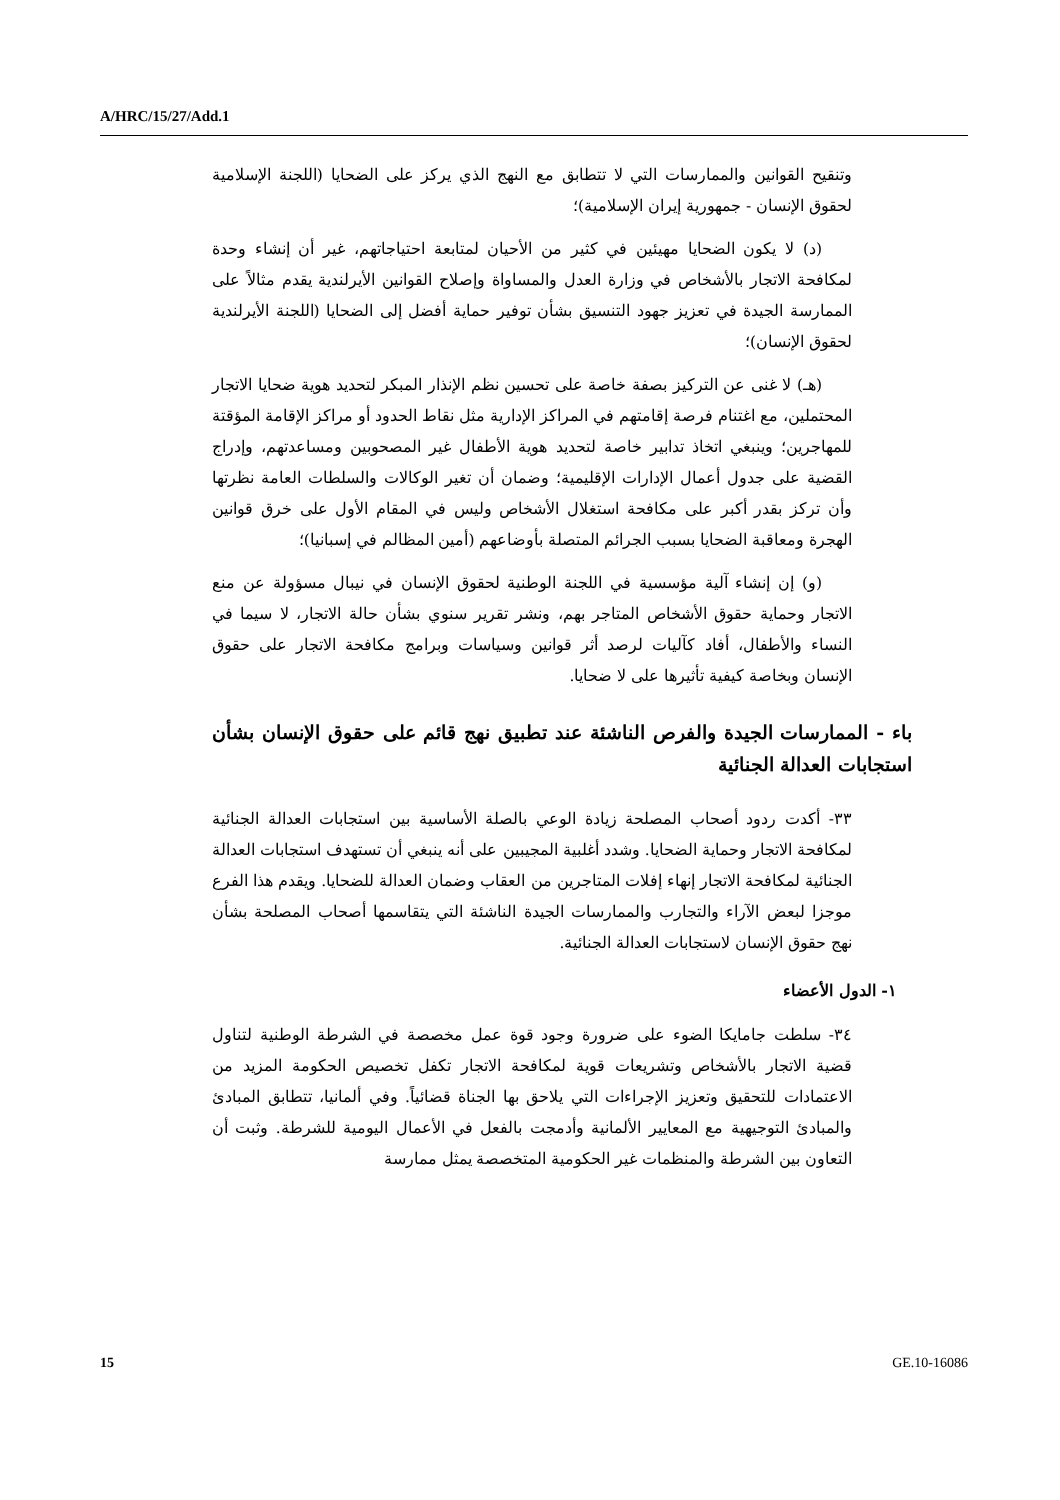A/HRC/15/27/Add.1
وتنقيح القوانين والممارسات التي لا تتطابق مع النهج الذي يركز على الضحايا (اللجنة الإسلامية لحقوق الإنسان - جمهورية إيران الإسلامية)؛
(د) لا يكون الضحايا مهيئين في كثير من الأحيان لمتابعة احتياجاتهم، غير أن إنشاء وحدة لمكافحة الاتجار بالأشخاص في وزارة العدل والمساواة وإصلاح القوانين الأيرلندية يقدم مثالاً على الممارسة الجيدة في تعزيز جهود التنسيق بشأن توفير حماية أفضل إلى الضحايا (اللجنة الأيرلندية لحقوق الإنسان)؛
(هـ) لا غنى عن التركيز بصفة خاصة على تحسين نظم الإنذار المبكر لتحديد هوية ضحايا الاتجار المحتملين، مع اغتنام فرصة إقامتهم في المراكز الإدارية مثل نقاط الحدود أو مراكز الإقامة المؤقتة للمهاجرين؛ وينبغي اتخاذ تدابير خاصة لتحديد هوية الأطفال غير المصحوبين ومساعدتهم، وإدراج القضية على جدول أعمال الإدارات الإقليمية؛ وضمان أن تغير الوكالات والسلطات العامة نظرتها وأن تركز بقدر أكبر على مكافحة استغلال الأشخاص وليس في المقام الأول على خرق قوانين الهجرة ومعاقبة الضحايا بسبب الجرائم المتصلة بأوضاعهم (أمين المظالم في إسبانيا)؛
(و) إن إنشاء آلية مؤسسية في اللجنة الوطنية لحقوق الإنسان في نيبال مسؤولة عن منع الاتجار وحماية حقوق الأشخاص المتاجر بهم، ونشر تقرير سنوي بشأن حالة الاتجار، لا سيما في النساء والأطفال، أفاد كآليات لرصد أثر قوانين وسياسات وبرامج مكافحة الاتجار على حقوق الإنسان وبخاصة كيفية تأثيرها على لا ضحايا.
باء - الممارسات الجيدة والفرص الناشئة عند تطبيق نهج قائم على حقوق الإنسان بشأن استجابات العدالة الجنائية
٣٣- أكدت ردود أصحاب المصلحة زيادة الوعي بالصلة الأساسية بين استجابات العدالة الجنائية لمكافحة الاتجار وحماية الضحايا. وشدد أغلبية المجيبين على أنه ينبغي أن تستهدف استجابات العدالة الجنائية لمكافحة الاتجار إنهاء إفلات المتاجرين من العقاب وضمان العدالة للضحايا. ويقدم هذا الفرع موجزا لبعض الآراء والتجارب والممارسات الجيدة الناشئة التي يتقاسمها أصحاب المصلحة بشأن نهج حقوق الإنسان لاستجابات العدالة الجنائية.
١- الدول الأعضاء
٣٤- سلطت جامايكا الضوء على ضرورة وجود قوة عمل مخصصة في الشرطة الوطنية لتناول قضية الاتجار بالأشخاص وتشريعات قوية لمكافحة الاتجار تكفل تخصيص الحكومة المزيد من الاعتمادات للتحقيق وتعزيز الإجراءات التي يلاحق بها الجناة قضائياً. وفي ألمانيا، تتطابق المبادئ والمبادئ التوجيهية مع المعايير الألمانية وأدمجت بالفعل في الأعمال اليومية للشرطة. وثبت أن التعاون بين الشرطة والمنظمات غير الحكومية المتخصصة يمثل ممارسة
15 GE.10-16086